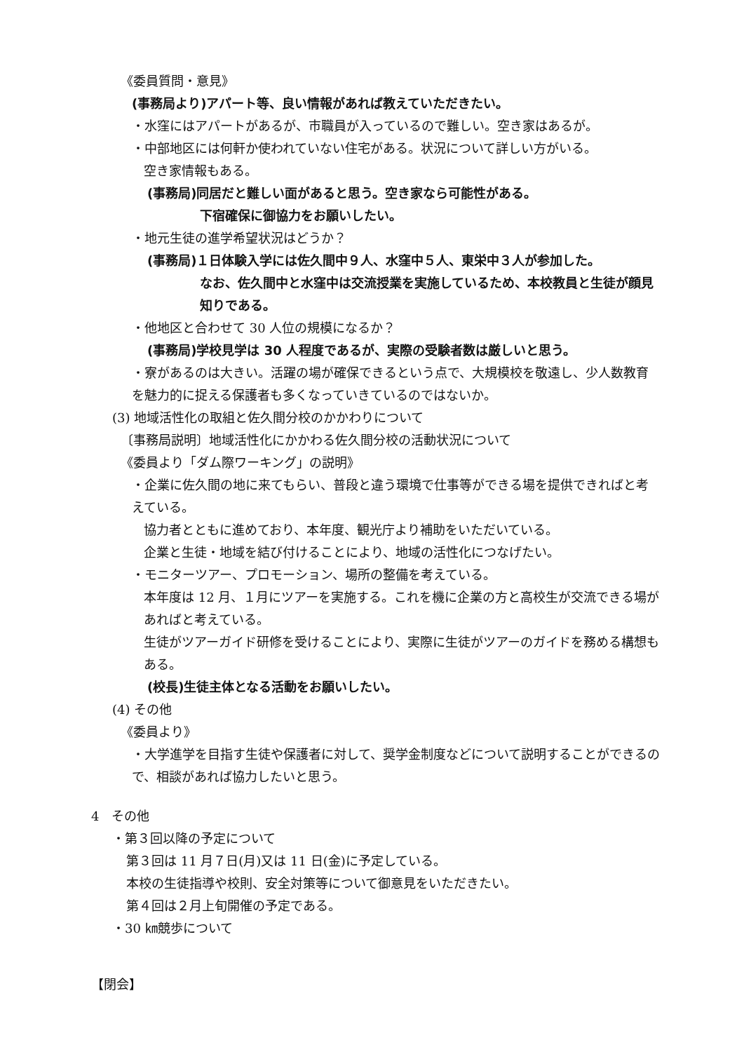《委員質問・意見》
(事務局より)アパート等、良い情報があれば教えていただきたい。
・水窪にはアパートがあるが、市職員が入っているので難しい。空き家はあるが。
・中部地区には何軒か使われていない住宅がある。状況について詳しい方がいる。
空き家情報もある。
(事務局)同居だと難しい面があると思う。空き家なら可能性がある。
下宿確保に御協力をお願いしたい。
・地元生徒の進学希望状況はどうか？
(事務局)１日体験入学には佐久間中９人、水窪中５人、東栄中３人が参加した。
なお、佐久間中と水窪中は交流授業を実施しているため、本校教員と生徒が顔見知りである。
・他地区と合わせて 30 人位の規模になるか？
(事務局)学校見学は 30 人程度であるが、実際の受験者数は厳しいと思う。
・寮があるのは大きい。活躍の場が確保できるという点で、大規模校を敬遠し、少人数教育を魅力的に捉える保護者も多くなっていきているのではないか。
(3) 地域活性化の取組と佐久間分校のかかわりについて
〔事務局説明〕地域活性化にかかわる佐久間分校の活動状況について
《委員より「ダム際ワーキング」の説明》
・企業に佐久間の地に来てもらい、普段と違う環境で仕事等ができる場を提供できればと考えている。
協力者とともに進めており、本年度、観光庁より補助をいただいている。
企業と生徒・地域を結び付けることにより、地域の活性化につなげたい。
・モニターツアー、プロモーション、場所の整備を考えている。
本年度は 12 月、１月にツアーを実施する。これを機に企業の方と高校生が交流できる場があればと考えている。
生徒がツアーガイド研修を受けることにより、実際に生徒がツアーのガイドを務める構想もある。
(校長)生徒主体となる活動をお願いしたい。
(4) その他
《委員より》
・大学進学を目指す生徒や保護者に対して、奨学金制度などについて説明することができるので、相談があれば協力したいと思う。
4　その他
・第３回以降の予定について
第３回は 11 月７日(月)又は 11 日(金)に予定している。
本校の生徒指導や校則、安全対策等について御意見をいただきたい。
第４回は２月上旬開催の予定である。
・30 ㎞競歩について
【閉会】